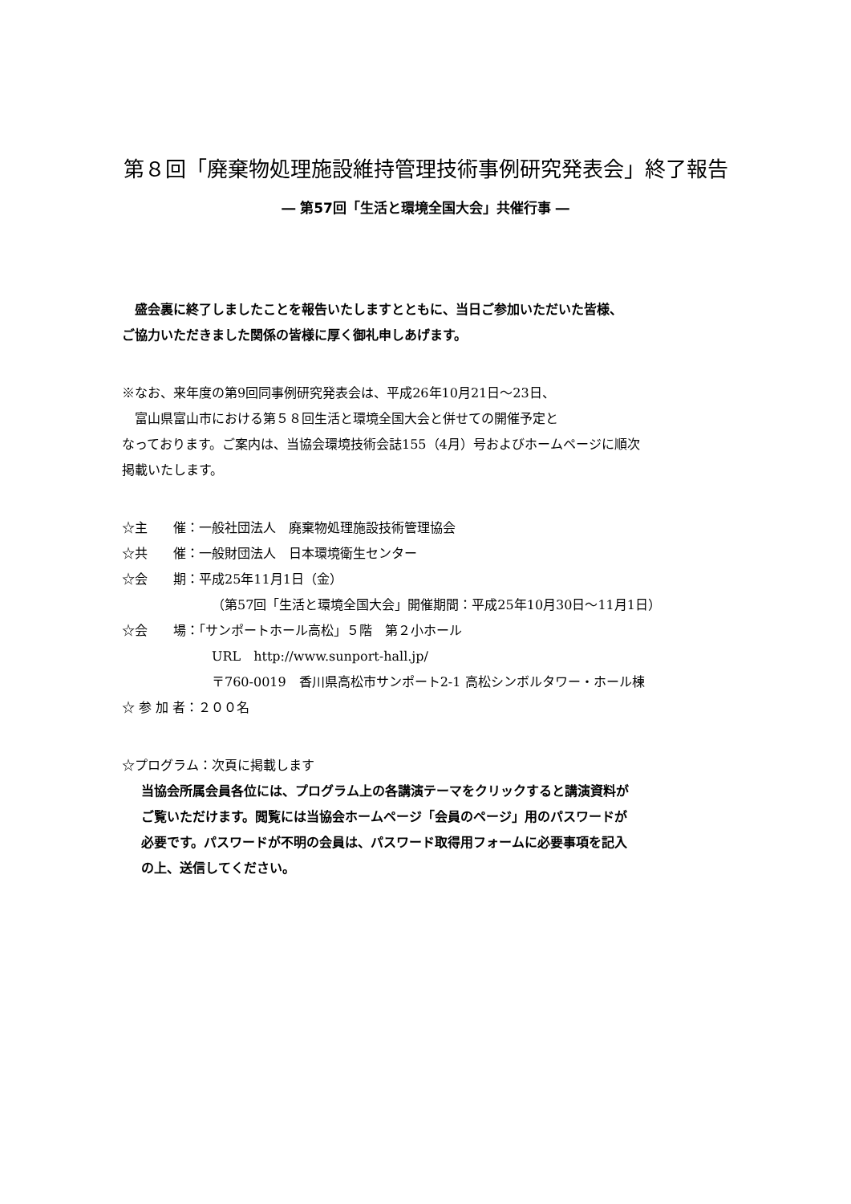第８回「廃棄物処理施設維持管理技術事例研究発表会」終了報告
― 第57回「生活と環境全国大会」共催行事 ―
　盛会裏に終了しましたことを報告いたしますとともに、当日ご参加いただいた皆様、
ご協力いただきました関係の皆様に厚く御礼申しあげます。
※なお、来年度の第9回同事例研究発表会は、平成26年10月21日～23日、
　富山県富山市における第５８回生活と環境全国大会と併せての開催予定と
なっております。ご案内は、当協会環境技術会誌155（4月）号およびホームページに順次
掲載いたします。
☆主　　催：一般社団法人　廃棄物処理施設技術管理協会
☆共　　催：一般財団法人　日本環境衛生センター
☆会　　期：平成25年11月1日（金）
（第57回「生活と環境全国大会」開催期間：平成25年10月30日～11月1日）
☆会　　場：「サンポートホール高松」５階　第２小ホール
URL　http://www.sunport-hall.jp/
〒760-0019　香川県高松市サンポート2-1 高松シンボルタワー・ホール棟
☆ 参 加 者：２００名
☆プログラム：次頁に掲載します
当協会所属会員各位には、プログラム上の各講演テーマをクリックすると講演資料が
ご覧いただけます。閲覧には当協会ホームページ「会員のページ」用のパスワードが
必要です。パスワードが不明の会員は、パスワード取得用フォームに必要事項を記入
の上、送信してください。